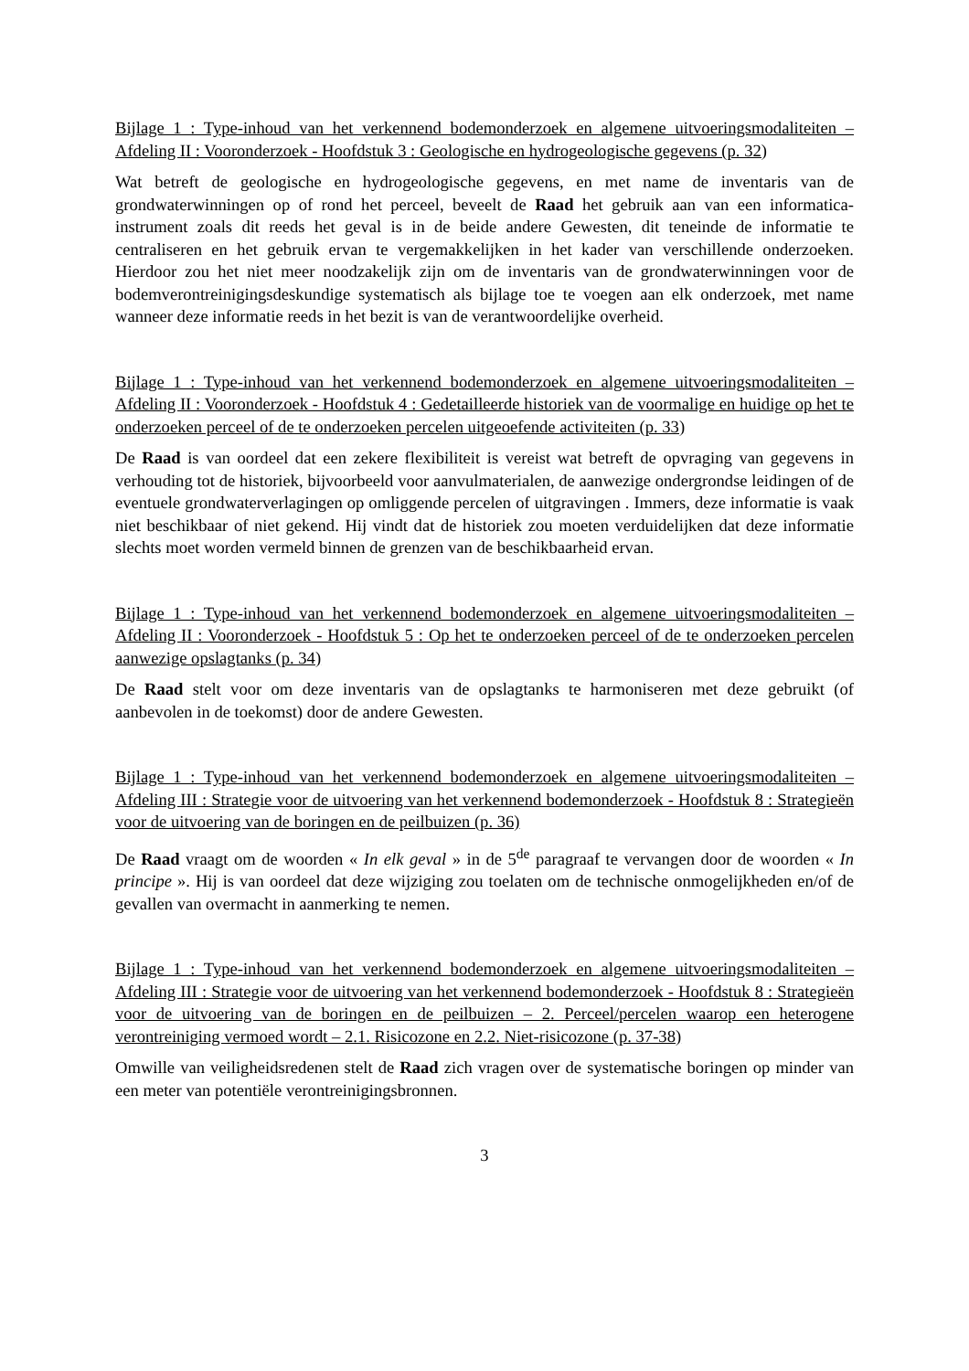Bijlage 1 : Type-inhoud van het verkennend bodemonderzoek en algemene uitvoeringsmodaliteiten – Afdeling II : Vooronderzoek - Hoofdstuk 3 : Geologische en hydrogeologische gegevens (p. 32)
Wat betreft de geologische en hydrogeologische gegevens, en met name de inventaris van de grondwaterwinningen op of rond het perceel, beveelt de Raad het gebruik aan van een informatica-instrument zoals dit reeds het geval is in de beide andere Gewesten, dit teneinde de informatie te centraliseren en het gebruik ervan te vergemakkelijken in het kader van verschillende onderzoeken. Hierdoor zou het niet meer noodzakelijk zijn om de inventaris van de grondwaterwinningen voor de bodemverontreinigingsdeskundige systematisch als bijlage toe te voegen aan elk onderzoek, met name wanneer deze informatie reeds in het bezit is van de verantwoordelijke overheid.
Bijlage 1 : Type-inhoud van het verkennend bodemonderzoek en algemene uitvoeringsmodaliteiten – Afdeling II : Vooronderzoek - Hoofdstuk 4 : Gedetailleerde historiek van de voormalige en huidige op het te onderzoeken perceel of de te onderzoeken percelen uitgeoefende activiteiten (p. 33)
De Raad is van oordeel dat een zekere flexibiliteit is vereist wat betreft de opvraging van gegevens in verhouding tot de historiek, bijvoorbeeld voor aanvulmaterialen, de aanwezige ondergrondse leidingen of de eventuele grondwaterverlagingen op omliggende percelen of uitgravingen . Immers, deze informatie is vaak niet beschikbaar of niet gekend. Hij vindt dat de historiek zou moeten verduidelijken dat deze informatie slechts moet worden vermeld binnen de grenzen van de beschikbaarheid ervan.
Bijlage 1 : Type-inhoud van het verkennend bodemonderzoek en algemene uitvoeringsmodaliteiten – Afdeling II : Vooronderzoek - Hoofdstuk 5 : Op het te onderzoeken perceel of de te onderzoeken percelen aanwezige opslagtanks (p. 34)
De Raad stelt voor om deze inventaris van de opslagtanks te harmoniseren met deze gebruikt (of aanbevolen in de toekomst) door de andere Gewesten.
Bijlage 1 : Type-inhoud van het verkennend bodemonderzoek en algemene uitvoeringsmodaliteiten – Afdeling III : Strategie voor de uitvoering van het verkennend bodemonderzoek - Hoofdstuk 8 : Strategieën voor de uitvoering van de boringen en de peilbuizen (p. 36)
De Raad vraagt om de woorden « In elk geval » in de 5<sup>de</sup> paragraaf te vervangen door de woorden « In principe ». Hij is van oordeel dat deze wijziging zou toelaten om de technische onmogelijkheden en/of de gevallen van overmacht in aanmerking te nemen.
Bijlage 1 : Type-inhoud van het verkennend bodemonderzoek en algemene uitvoeringsmodaliteiten – Afdeling III : Strategie voor de uitvoering van het verkennend bodemonderzoek - Hoofdstuk 8 : Strategieën voor de uitvoering van de boringen en de peilbuizen – 2. Perceel/percelen waarop een heterogene verontreiniging vermoed wordt – 2.1. Risicozone en 2.2. Niet-risicozone (p. 37-38)
Omwille van veiligheidsredenen stelt de Raad zich vragen over de systematische boringen op minder van een meter van potentiële verontreinigingsbronnen.
3